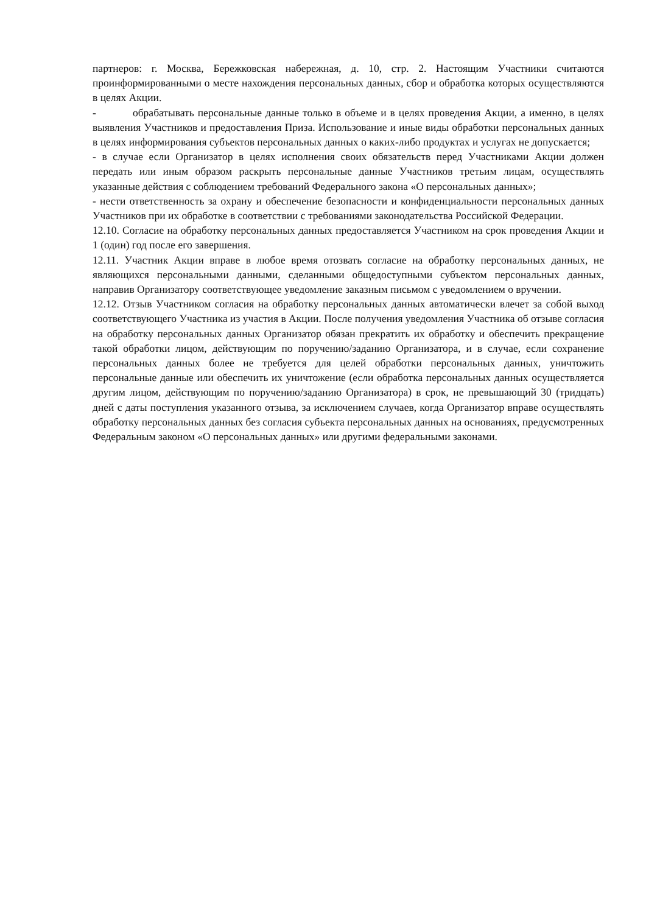партнеров: г. Москва, Бережковская набережная, д. 10, стр. 2. Настоящим Участники считаются проинформированными о месте нахождения персональных данных, сбор и обработка которых осуществляются в целях Акции.
- обрабатывать персональные данные только в объеме и в целях проведения Акции, а именно, в целях выявления Участников и предоставления Приза. Использование и иные виды обработки персональных данных в целях информирования субъектов персональных данных о каких-либо продуктах и услугах не допускается;
- в случае если Организатор в целях исполнения своих обязательств перед Участниками Акции должен передать или иным образом раскрыть персональные данные Участников третьим лицам, осуществлять указанные действия с соблюдением требований Федерального закона «О персональных данных»;
- нести ответственность за охрану и обеспечение безопасности и конфиденциальности персональных данных Участников при их обработке в соответствии с требованиями законодательства Российской Федерации.
12.10. Согласие на обработку персональных данных предоставляется Участником на срок проведения Акции и 1 (один) год после его завершения.
12.11. Участник Акции вправе в любое время отозвать согласие на обработку персональных данных, не являющихся персональными данными, сделанными общедоступными субъектом персональных данных, направив Организатору соответствующее уведомление заказным письмом с уведомлением о вручении.
12.12. Отзыв Участником согласия на обработку персональных данных автоматически влечет за собой выход соответствующего Участника из участия в Акции. После получения уведомления Участника об отзыве согласия на обработку персональных данных Организатор обязан прекратить их обработку и обеспечить прекращение такой обработки лицом, действующим по поручению/заданию Организатора, и в случае, если сохранение персональных данных более не требуется для целей обработки персональных данных, уничтожить персональные данные или обеспечить их уничтожение (если обработка персональных данных осуществляется другим лицом, действующим по поручению/заданию Организатора) в срок, не превышающий 30 (тридцать) дней с даты поступления указанного отзыва, за исключением случаев, когда Организатор вправе осуществлять обработку персональных данных без согласия субъекта персональных данных на основаниях, предусмотренных Федеральным законом «О персональных данных» или другими федеральными законами.